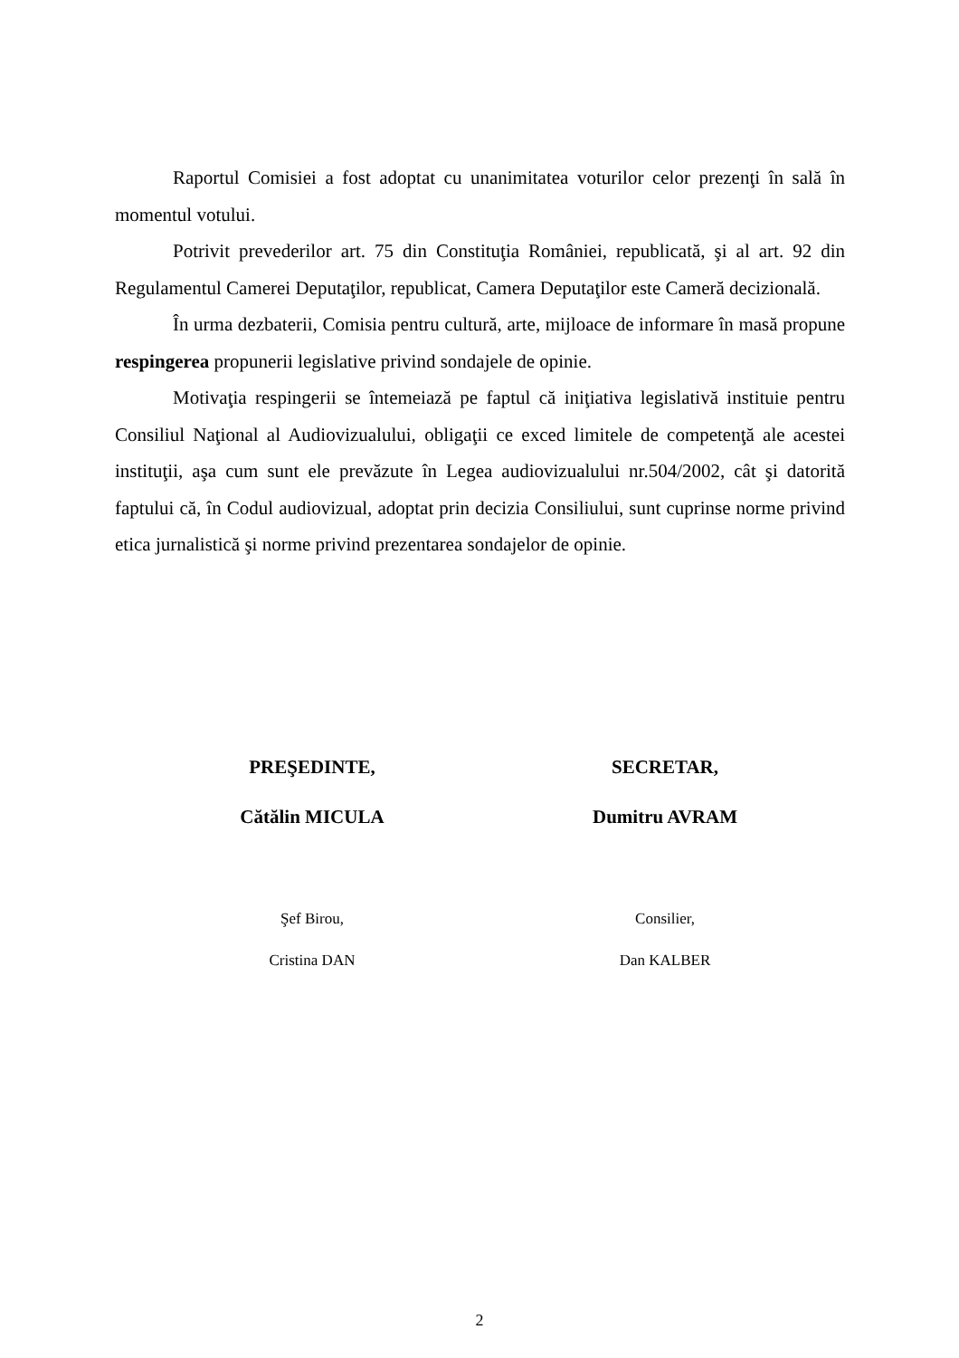Raportul Comisiei a fost adoptat cu unanimitatea voturilor celor prezenţi în sală în momentul votului.
Potrivit prevederilor art. 75 din Constituţia României, republicată, şi al art. 92 din Regulamentul Camerei Deputaţilor, republicat, Camera Deputaţilor este Cameră decizională.
În urma dezbaterii, Comisia pentru cultură, arte, mijloace de informare în masă propune respingerea propunerii legislative privind sondajele de opinie.
Motivaţia respingerii se întemeiază pe faptul că iniţiativa legislativă instituie pentru Consiliul Naţional al Audiovizualului, obligaţii ce exced limitele de competenţă ale acestei instituţii, aşa cum sunt ele prevăzute în Legea audiovizualului nr.504/2002, cât şi datorită faptului că, în Codul audiovizual, adoptat prin decizia Consiliului, sunt cuprinse norme privind etica jurnalistică şi norme privind prezentarea sondajelor de opinie.
PREŞEDINTE,
Cătălin MICULA
Şef Birou,
Cristina DAN
SECRETAR,
Dumitru AVRAM
Consilier,
Dan KALBER
2